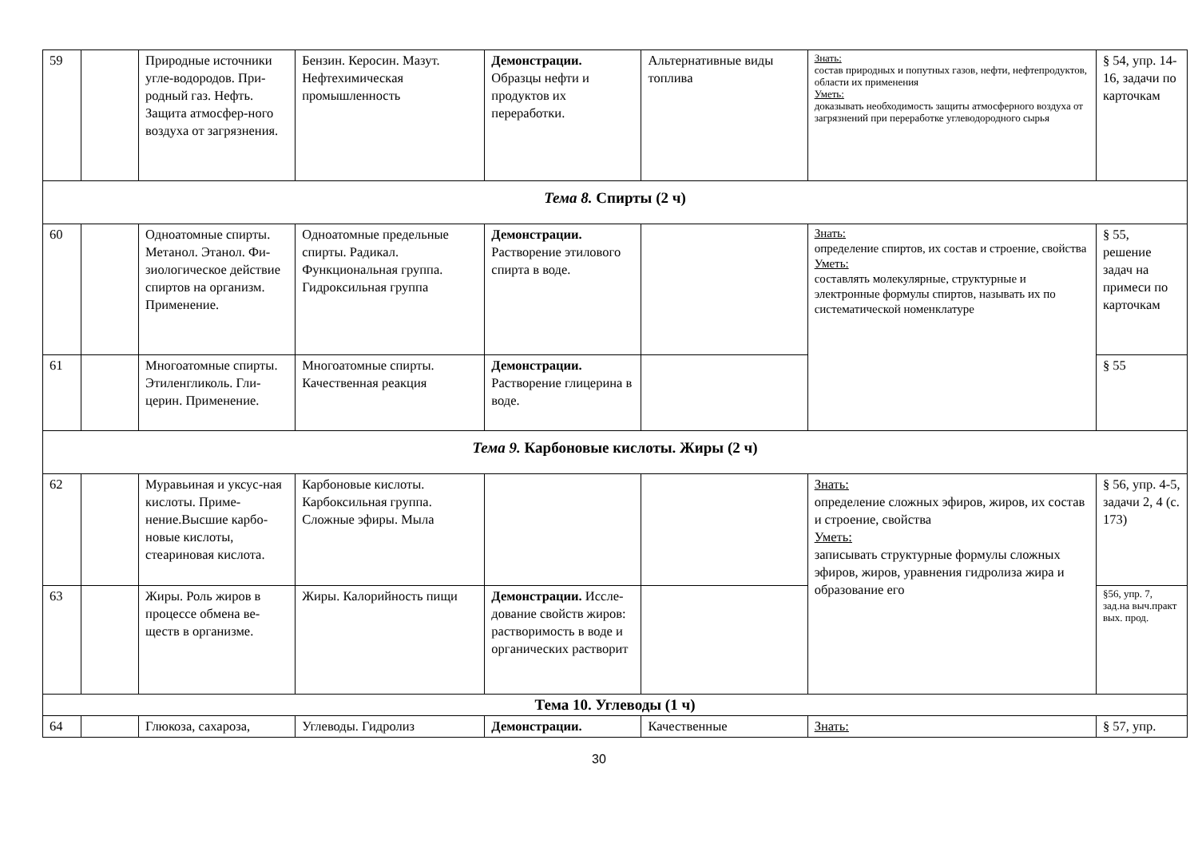| 59 | | Природные источники угле-водородов. При-родный газ. Нефть. Защита атмосфер-ного воздуха от загрязнения. | Бензин. Керосин. Мазут. Нефтехимическая промышленность | Демонстрации. Образцы нефти и продуктов их переработки. | Альтернативные виды топлива | Знать: состав природных и попутных газов, нефти, нефтепродуктов, области их применения Уметь: доказывать необходимость защиты атмосферного воздуха от загрязнений при переработке углеводородного сырья | § 54, упр. 14-16, задачи по карточкам |
| Тема 8. Спирты (2 ч) | | | | | | | |
| 60 | | Одноатомные спирты. Метанол. Этанол. Фи-зиологическое действие спиртов на организм. Применение. | Одноатомные предельные спирты. Радикал. Функциональная группа. Гидроксильная группа | Демонстрации. Растворение этилового спирта в воде. | | Знать: определение спиртов, их состав и строение, свойства Уметь: составлять молекулярные, структурные и электронные формулы спиртов, называть их по систематической номенклатуре | § 55, решение задач на примеси по карточкам |
| 61 | | Многоатомные спирты. Этиленгликоль. Гли-церин. Применение. | Многоатомные спирты. Качественная реакция | Демонстрации. Растворение глицерина в воде. | | | § 55 |
| Тема 9. Карбоновые кислоты. Жиры (2 ч) | | | | | | | |
| 62 | | Муравьиная и уксус-ная кислоты. Приме-нение.Высшие карбо-новые кислоты, стеариновая кислота. | Карбоновые кислоты. Карбоксильная группа. Сложные эфиры. Мыла | | | Знать: определение сложных эфиров, жиров, их состав и строение, свойства Уметь: записывать структурные формулы сложных эфиров, жиров, уравнения гидролиза жира и образование его | § 56, упр. 4-5, задачи 2, 4 (с. 173) |
| 63 | | Жиры. Роль жиров в процессе обмена ве-ществ в организме. | Жиры. Калорийность пищи | Демонстрации. Иссле-дование свойств жиров: растворимость в воде и органических растворит | | | §56, упр. 7, зад.на выч.практ вых. прод. |
| Тема 10. Углеводы (1 ч) | | | | | | | |
| 64 | | Глюкоза, сахароза, | Углеводы. Гидролиз | Демонстрации. | Качественные | Знать: | § 57, упр. |
30